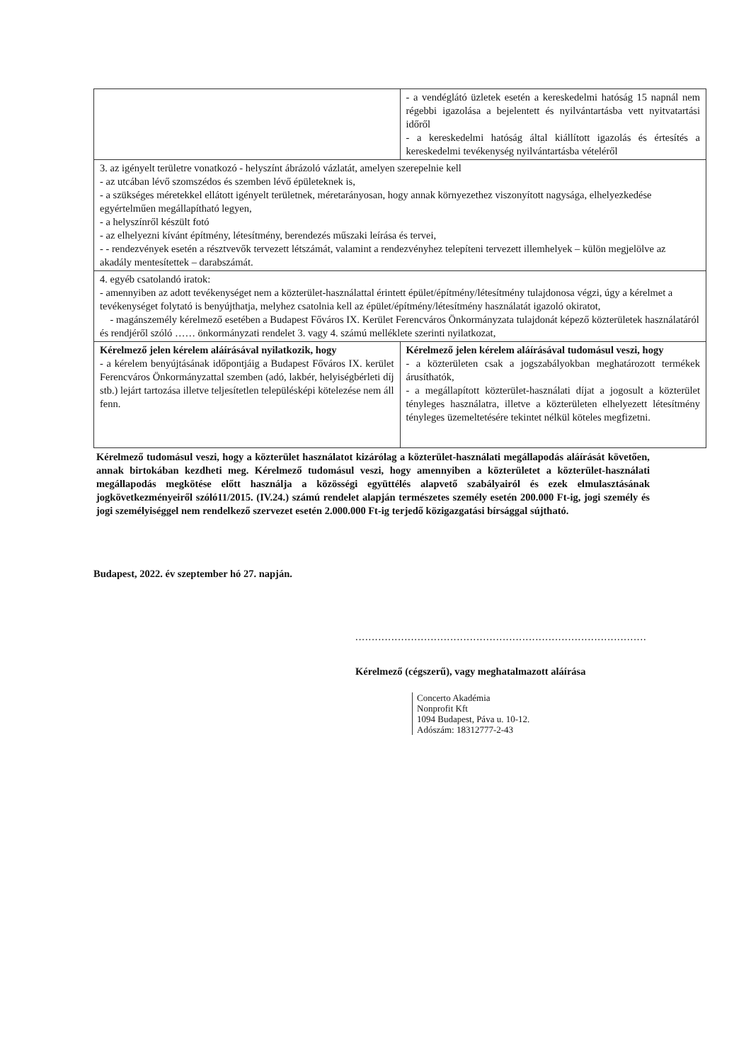| | - a vendéglátó üzletek esetén a kereskedelmi hatóság 15 napnál nem régebbi igazolása a bejelentett és nyilvántartásba vett nyitvatartási időről - a kereskedelmi hatóság által kiállított igazolás és értesítés a kereskedelmi tevékenység nyilvántartásba vételéről |
| 3. az igényelt területre vonatkozó - helyszínt ábrázoló vázlatát, amelyen szerepelnie kell - az utcában lévő szomszédos és szemben lévő épületeknek is, - a szükséges méretekkel ellátott igényelt területnek, méretarányosan, hogy annak környezethez viszonyított nagysága, elhelyezkedése egyértelműen megállapítható legyen, - a helyszínről készült fotó - az elhelyezni kívánt építmény, létesítmény, berendezés műszaki leírása és tervei, - - rendezvények esetén a résztvevők tervezett létszámát, valamint a rendezvényhez telepíteni tervezett illemhelyek – külön megjelölve az akadály mentesítettek – darabszámát. | |
| 4. egyéb csatolandó iratok: - amennyiben az adott tevékenységet nem a közterület-használattal érintett épület/építmény/létesítmény tulajdonosa végzi, úgy a kérelmet a tevékenységet folytató is benyújthatja, melyhez csatolnia kell az épület/építmény/létesítmény használatát igazoló okiratot, - magánszemély kérelmező esetében a Budapest Főváros IX. Kerület Ferencváros Önkormányzata tulajdonát képező közterületek használatáról és rendjéről szóló …… önkormányzati rendelet 3. vagy 4. számú melléklete szerinti nyilatkozat, | |
| Kérelmező jelen kérelem aláírásával nyilatkozik, hogy - a kérelem benyújtásának időpontjáig a Budapest Főváros IX. kerület Ferencváros Önkormányzattal szemben (adó, lakbér, helyiségbérleti díj stb.) lejárt tartozása illetve teljesítetlen településképi kötelezése nem áll fenn. | Kérelmező jelen kérelem aláírásával tudomásul veszi, hogy - a közterületen csak a jogszabályokban meghatározott termékek árusíthatók, - a megállapított közterület-használati díjat a jogosult a közterület tényleges használatra, illetve a közterületen elhelyezett létesítmény tényleges üzemeltetésére tekintet nélkül köteles megfizetni. |
Kérelmező tudomásul veszi, hogy a közterület használatot kizárólag a közterület-használati megállapodás aláírását követően, annak birtokában kezdheti meg. Kérelmező tudomásul veszi, hogy amennyiben a közterületet a közterület-használati megállapodás megkötése előtt használja a közösségi együttélés alapvető szabályairól és ezek elmulasztásának jogkövetkezményeiről szóló11/2015. (IV.24.) számú rendelet alapján természetes személy esetén 200.000 Ft-ig, jogi személy és jogi személyiséggel nem rendelkező szervezet esetén 2.000.000 Ft-ig terjedő közigazgatási bírsággal sújtható.
Budapest, 2022. év szeptember hó 27. napján.
.........................................................................................
Kérelmező (cégszerű), vagy meghatalmazott aláírása
Concerto Akadémia
Nonprofit Kft
1094 Budapest, Páva u. 10-12.
Adószám: 18312777-2-43